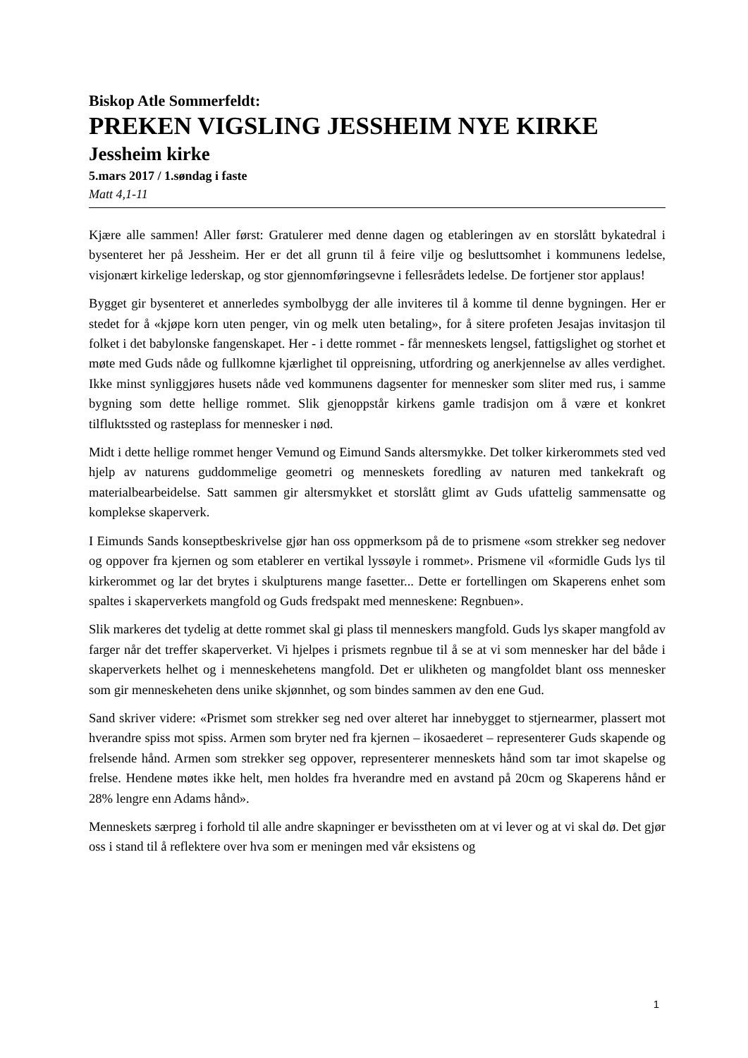Biskop Atle Sommerfeldt:
PREKEN VIGSLING JESSHEIM NYE KIRKE
Jessheim kirke
5.mars 2017 / 1.søndag i faste
Matt 4,1-11
Kjære alle sammen! Aller først: Gratulerer med denne dagen og etableringen av en storslått bykatedral i bysenteret her på Jessheim. Her er det all grunn til å feire vilje og beslutts­omhet i kommunens ledelse, visjonært kirkelige lederskap, og stor gjennomføringsevne i fellesrådets ledelse. De fortjener stor applaus!
Bygget gir bysenteret et annerledes symbolbygg der alle inviteres til å komme til denne bygningen. Her er stedet for å «kjøpe korn uten penger, vin og melk uten betaling», for å sitere profeten Jesajas invitasjon til folket i det babylonske fangenskapet. Her - i dette rommet - får menneskets lengsel, fattigslighet og storhet et møte med Guds nåde og fullkomne kjærlighet til oppreisning, utfordring og anerkjennelse av alles verdighet. Ikke minst synliggjøres husets nåde ved kommunens dagsenter for mennesker som sliter med rus, i samme bygning som dette hellige rommet. Slik gjenoppstår kirkens gamle tradisjon om å være et konkret tilfluktssted og rasteplass for mennesker i nød.
Midt i dette hellige rommet henger Vemund og Eimund Sands altersmykke. Det tolker kirkerommets sted ved hjelp av naturens guddommelige geometri og menneskets foredling av naturen med tankekraft og materialbearbeidelse. Satt sammen gir altersmykket et storslått glimt av Guds ufattelig sammensatte og komplekse skaperverk.
I Eimunds Sands konseptbeskrivelse gjør han oss oppmerksom på de to prismene «som strekker seg nedover og oppover fra kjernen og som etablerer en vertikal lyssøyle i rommet». Prismene vil «formidle Guds lys til kirkerommet og lar det brytes i skulpturens mange fasetter... Dette er fortellingen om Skaperens enhet som spaltes i skaperverkets mangfold og Guds fredspakt med menneskene: Regnbuen».
Slik markeres det tydelig at dette rommet skal gi plass til menneskers mangfold. Guds lys skaper mangfold av farger når det treffer skaperverket. Vi hjelpes i prismets regnbue til å se at vi som mennesker har del både i skaperverkets helhet og i menneskehetens mangfold. Det er ulikheten og mangfoldet blant oss mennesker som gir menneskeheten dens unike skjønnhet, og som bindes sammen av den ene Gud.
Sand skriver videre: «Prismet som strekker seg ned over alteret har innebygget to stjernearmer, plassert mot hverandre spiss mot spiss. Armen som bryter ned fra kjernen – ikosaederet – representerer Guds skapende og frelsende hånd. Armen som strekker seg oppover, representerer menneskets hånd som tar imot skapelse og frelse. Hendene møtes ikke helt, men holdes fra hverandre med en avstand på 20cm og Skaperens hånd er 28% lengre enn Adams hånd».
Menneskets særpreg i forhold til alle andre skapninger er bevisstheten om at vi lever og at vi skal dø. Det gjør oss i stand til å reflektere over hva som er meningen med vår eksistens og
1